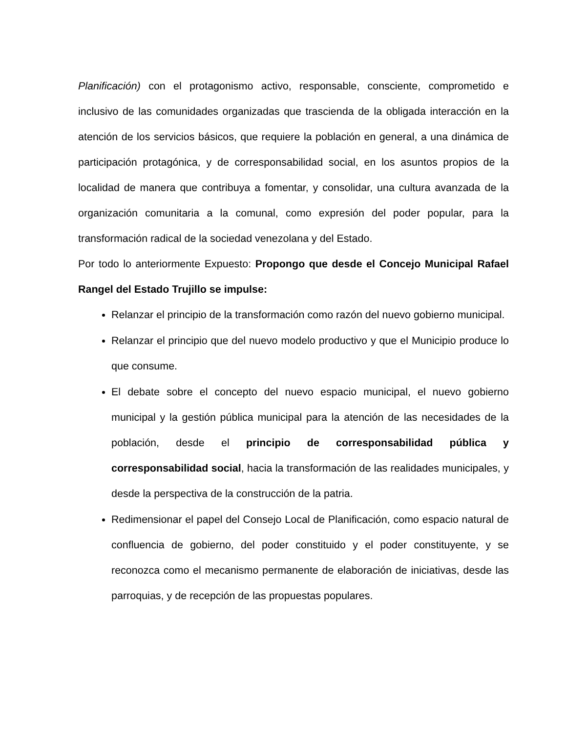Planificación) con el protagonismo activo, responsable, consciente, comprometido e inclusivo de las comunidades organizadas que trascienda de la obligada interacción en la atención de los servicios básicos, que requiere la población en general, a una dinámica de participación protagónica, y de corresponsabilidad social, en los asuntos propios de la localidad de manera que contribuya a fomentar, y consolidar, una cultura avanzada de la organización comunitaria a la comunal, como expresión del poder popular, para la transformación radical de la sociedad venezolana y del Estado.
Por todo lo anteriormente Expuesto: Propongo que desde el Concejo Municipal Rafael Rangel del Estado Trujillo se impulse:
Relanzar el principio de la transformación como razón del nuevo gobierno municipal.
Relanzar el principio que del nuevo modelo productivo y que el Municipio produce lo que consume.
El debate sobre el concepto del nuevo espacio municipal, el nuevo gobierno municipal y la gestión pública municipal para la atención de las necesidades de la población, desde el principio de corresponsabilidad pública y corresponsabilidad social, hacia la transformación de las realidades municipales, y desde la perspectiva de la construcción de la patria.
Redimensionar el papel del Consejo Local de Planificación, como espacio natural de confluencia de gobierno, del poder constituido y el poder constituyente, y se reconozca como el mecanismo permanente de elaboración de iniciativas, desde las parroquias, y de recepción de las propuestas populares.